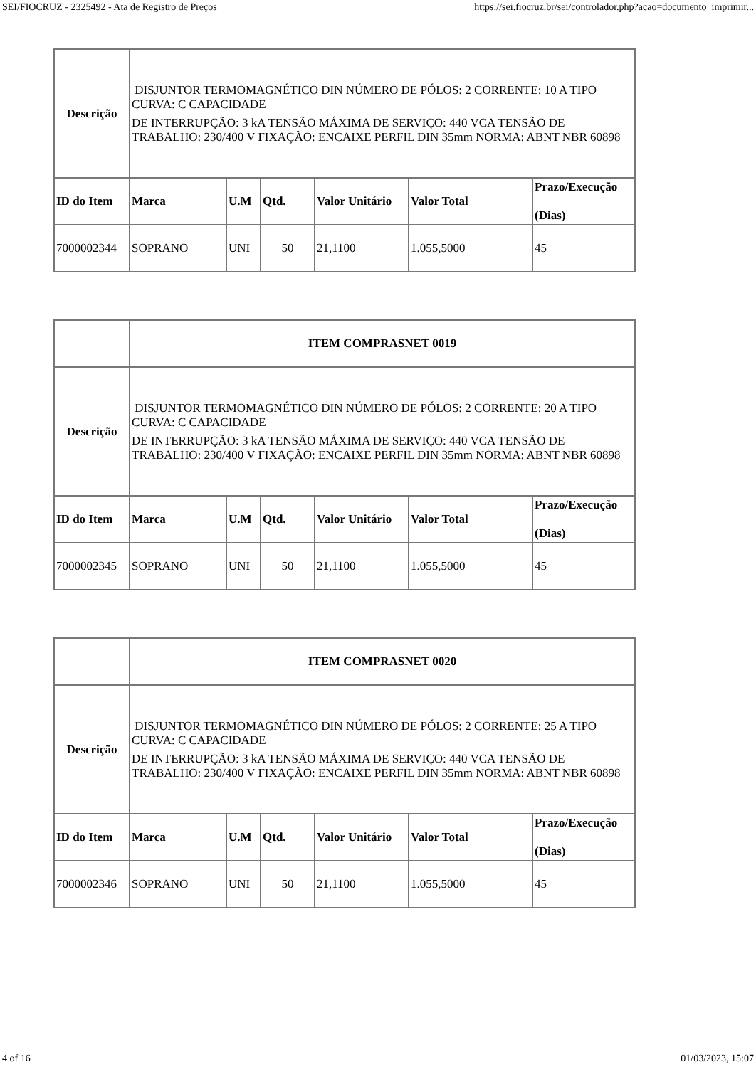SEI/FIOCRUZ - 2325492 - Ata de Registro de Preços https://sei.fiocruz.br/sei/controlador.php?acao=documento_imprimir...
| Descrição | DISJUNTOR TERMOMAGNÉTICO DIN NÚMERO DE PÓLOS: 2 CORRENTE: 10 A TIPO CURVA: C CAPACIDADE DE INTERRUPÇÃO: 3 kA TENSÃO MÁXIMA DE SERVIÇO: 440 VCA TENSÃO DE TRABALHO: 230/400 V FIXAÇÃO: ENCAIXE PERFIL DIN 35mm NORMA: ABNT NBR 60898 | | | | | |
| ID do Item | Marca | U.M | Qtd. | Valor Unitário | Valor Total | Prazo/Execução (Dias) |
| 7000002344 | SOPRANO | UNI | 50 | 21,1100 | 1.055,5000 | 45 |
| | ITEM COMPRASNET 0019 | | | | | |
| Descrição | DISJUNTOR TERMOMAGNÉTICO DIN NÚMERO DE PÓLOS: 2 CORRENTE: 20 A TIPO CURVA: C CAPACIDADE DE INTERRUPÇÃO: 3 kA TENSÃO MÁXIMA DE SERVIÇO: 440 VCA TENSÃO DE TRABALHO: 230/400 V FIXAÇÃO: ENCAIXE PERFIL DIN 35mm NORMA: ABNT NBR 60898 | | | | | |
| ID do Item | Marca | U.M | Qtd. | Valor Unitário | Valor Total | Prazo/Execução (Dias) |
| 7000002345 | SOPRANO | UNI | 50 | 21,1100 | 1.055,5000 | 45 |
| | ITEM COMPRASNET 0020 | | | | | |
| Descrição | DISJUNTOR TERMOMAGNÉTICO DIN NÚMERO DE PÓLOS: 2 CORRENTE: 25 A TIPO CURVA: C CAPACIDADE DE INTERRUPÇÃO: 3 kA TENSÃO MÁXIMA DE SERVIÇO: 440 VCA TENSÃO DE TRABALHO: 230/400 V FIXAÇÃO: ENCAIXE PERFIL DIN 35mm NORMA: ABNT NBR 60898 | | | | | |
| ID do Item | Marca | U.M | Qtd. | Valor Unitário | Valor Total | Prazo/Execução (Dias) |
| 7000002346 | SOPRANO | UNI | 50 | 21,1100 | 1.055,5000 | 45 |
4 of 16 01/03/2023, 15:07